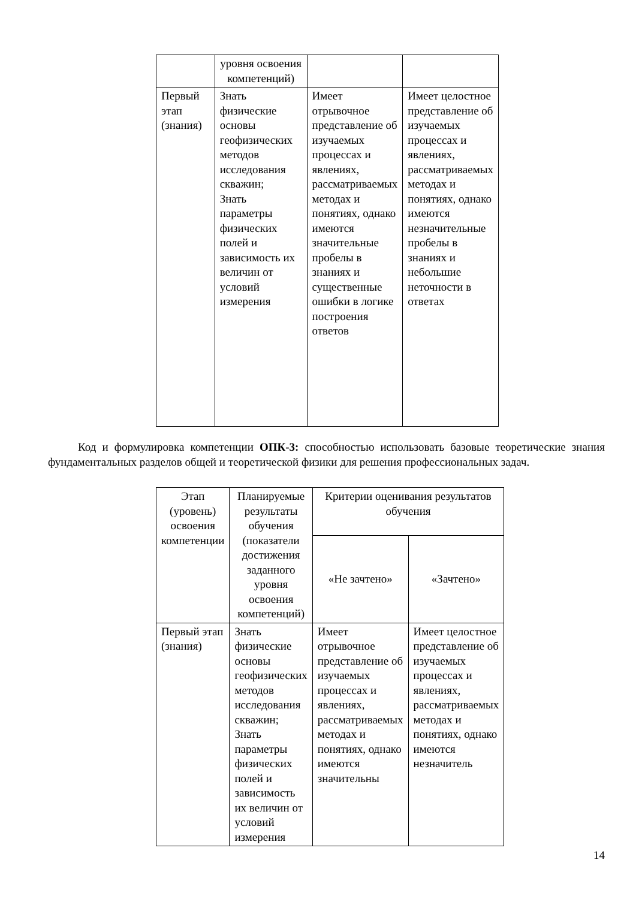| | уровня освоения компетенций) | | |
| Первый этап (знания) | Знать физические основы геофизических методов исследования скважин; Знать параметры физических полей и зависимость их величин от условий измерения | Имеет отрывочное представление об изучаемых процессах и явлениях, рассматриваемых методах и понятиях, однако имеются значительные пробелы в знаниях и существенные ошибки в логике построения ответов | Имеет целостное представление об изучаемых процессах и явлениях, рассматриваемых методах и понятиях, однако имеются незначительные пробелы в знаниях и небольшие неточности в ответах |
Код и формулировка компетенции ОПК-3: способностью использовать базовые теоретические знания фундаментальных разделов общей и теоретической физики для решения профессиональных задач.
| Этап (уровень) освоения компетенции | Планируемые результаты обучения (показатели достижения заданного уровня освоения компетенций) | Критерии оценивания результатов обучения | |
| | | «Не зачтено» | «Зачтено» |
| Первый этап (знания) | Знать физические основы геофизических методов исследования скважин; Знать параметры физических полей и зависимость их величин от условий измерения | Имеет отрывочное представление об изучаемых процессах и явлениях, рассматриваемых методах и понятиях, однако имеются значительны | Имеет целостное представление об изучаемых процессах и явлениях, рассматриваемых методах и понятиях, однако имеются незначитель |
14